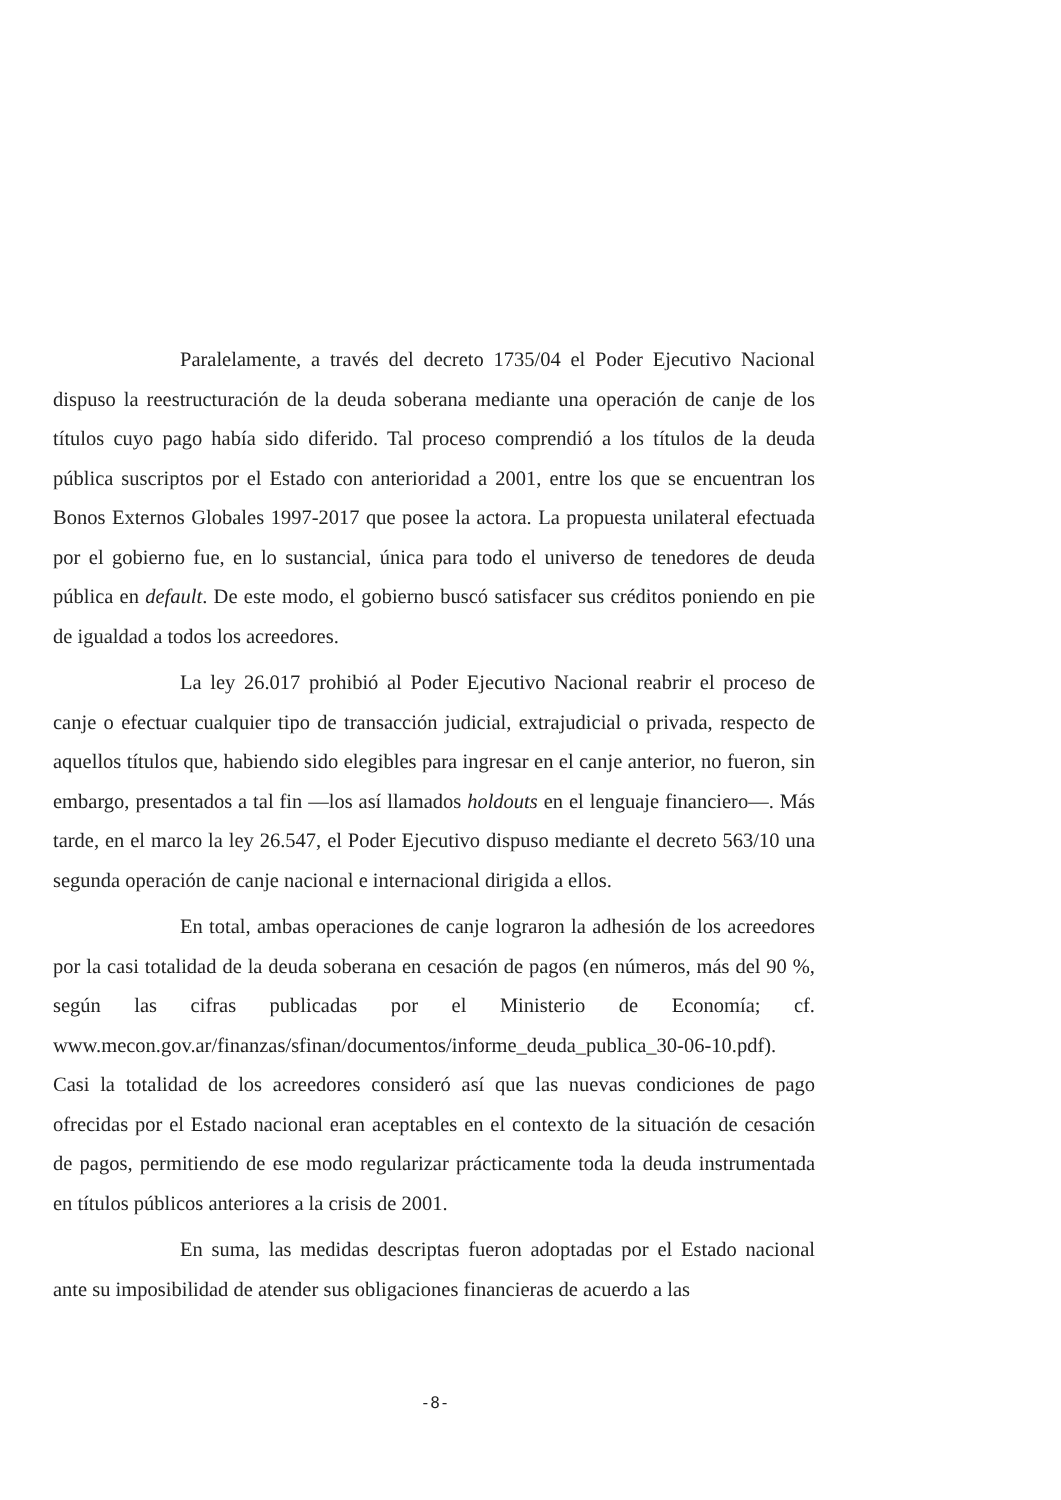Paralelamente, a través del decreto 1735/04 el Poder Ejecutivo Nacional dispuso la reestructuración de la deuda soberana mediante una operación de canje de los títulos cuyo pago había sido diferido. Tal proceso comprendió a los títulos de la deuda pública suscriptos por el Estado con anterioridad a 2001, entre los que se encuentran los Bonos Externos Globales 1997-2017 que posee la actora. La propuesta unilateral efectuada por el gobierno fue, en lo sustancial, única para todo el universo de tenedores de deuda pública en default. De este modo, el gobierno buscó satisfacer sus créditos poniendo en pie de igualdad a todos los acreedores.
La ley 26.017 prohibió al Poder Ejecutivo Nacional reabrir el proceso de canje o efectuar cualquier tipo de transacción judicial, extrajudicial o privada, respecto de aquellos títulos que, habiendo sido elegibles para ingresar en el canje anterior, no fueron, sin embargo, presentados a tal fin —los así llamados holdouts en el lenguaje financiero—. Más tarde, en el marco la ley 26.547, el Poder Ejecutivo dispuso mediante el decreto 563/10 una segunda operación de canje nacional e internacional dirigida a ellos.
En total, ambas operaciones de canje lograron la adhesión de los acreedores por la casi totalidad de la deuda soberana en cesación de pagos (en números, más del 90 %, según las cifras publicadas por el Ministerio de Economía; cf. www.mecon.gov.ar/finanzas/sfinan/documentos/informe_deuda_publica_30-06-10.pdf). Casi la totalidad de los acreedores consideró así que las nuevas condiciones de pago ofrecidas por el Estado nacional eran aceptables en el contexto de la situación de cesación de pagos, permitiendo de ese modo regularizar prácticamente toda la deuda instrumentada en títulos públicos anteriores a la crisis de 2001.
En suma, las medidas descriptas fueron adoptadas por el Estado nacional ante su imposibilidad de atender sus obligaciones financieras de acuerdo a las
-8-